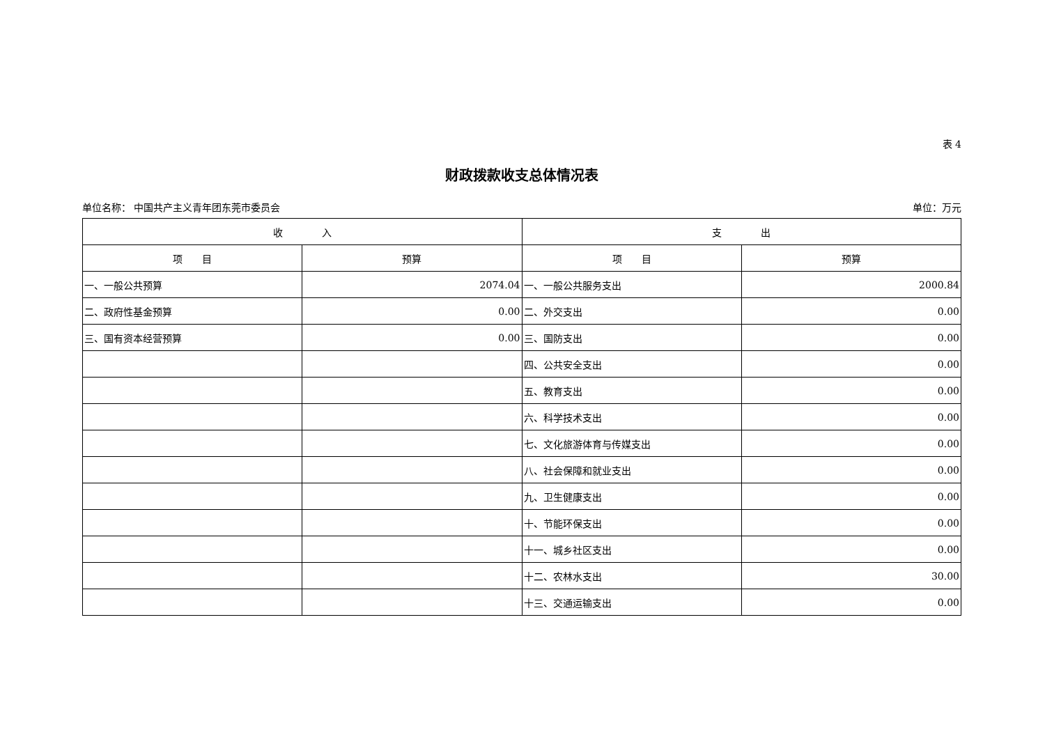表 4
财政拨款收支总体情况表
单位名称： 中国共产主义青年团东莞市委员会 单位：万元
| 收 入 | | 支 出 | |
| --- | --- | --- | --- |
| 项 目 | 预算 | 项 目 | 预算 |
| 一、一般公共预算 | 2074.04 | 一、一般公共服务支出 | 2000.84 |
| 二、政府性基金预算 | 0.00 | 二、外交支出 | 0.00 |
| 三、国有资本经营预算 | 0.00 | 三、国防支出 | 0.00 |
| | | 四、公共安全支出 | 0.00 |
| | | 五、教育支出 | 0.00 |
| | | 六、科学技术支出 | 0.00 |
| | | 七、文化旅游体育与传媒支出 | 0.00 |
| | | 八、社会保障和就业支出 | 0.00 |
| | | 九、卫生健康支出 | 0.00 |
| | | 十、节能环保支出 | 0.00 |
| | | 十一、城乡社区支出 | 0.00 |
| | | 十二、农林水支出 | 30.00 |
| | | 十三、交通运输支出 | 0.00 |